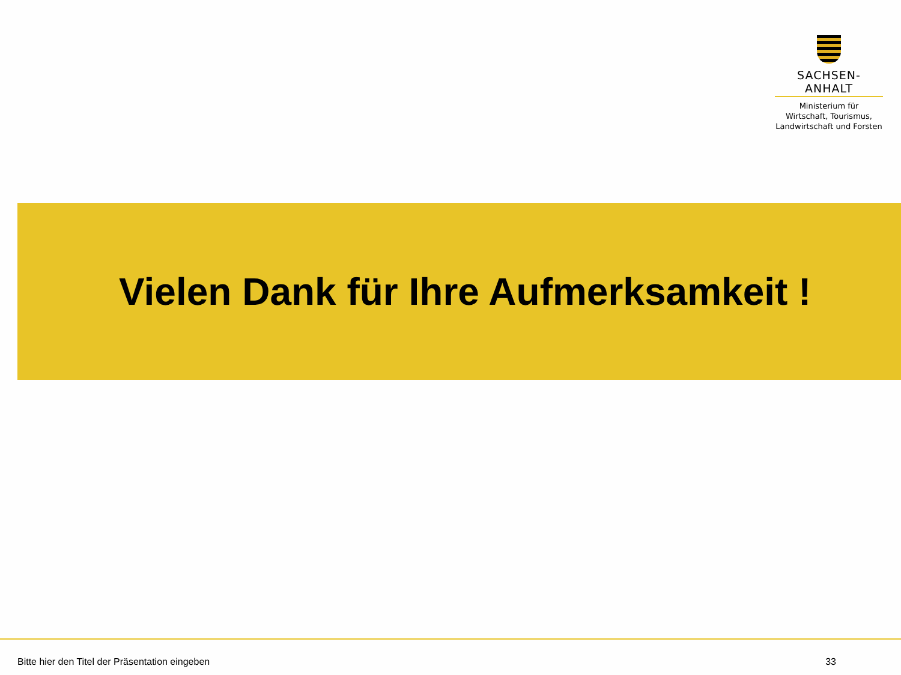SACHSEN-ANHALT
Ministerium für
Wirtschaft, Tourismus,
Landwirtschaft und Forsten
Vielen Dank für Ihre Aufmerksamkeit !
Bitte hier den Titel der Präsentation eingeben 33